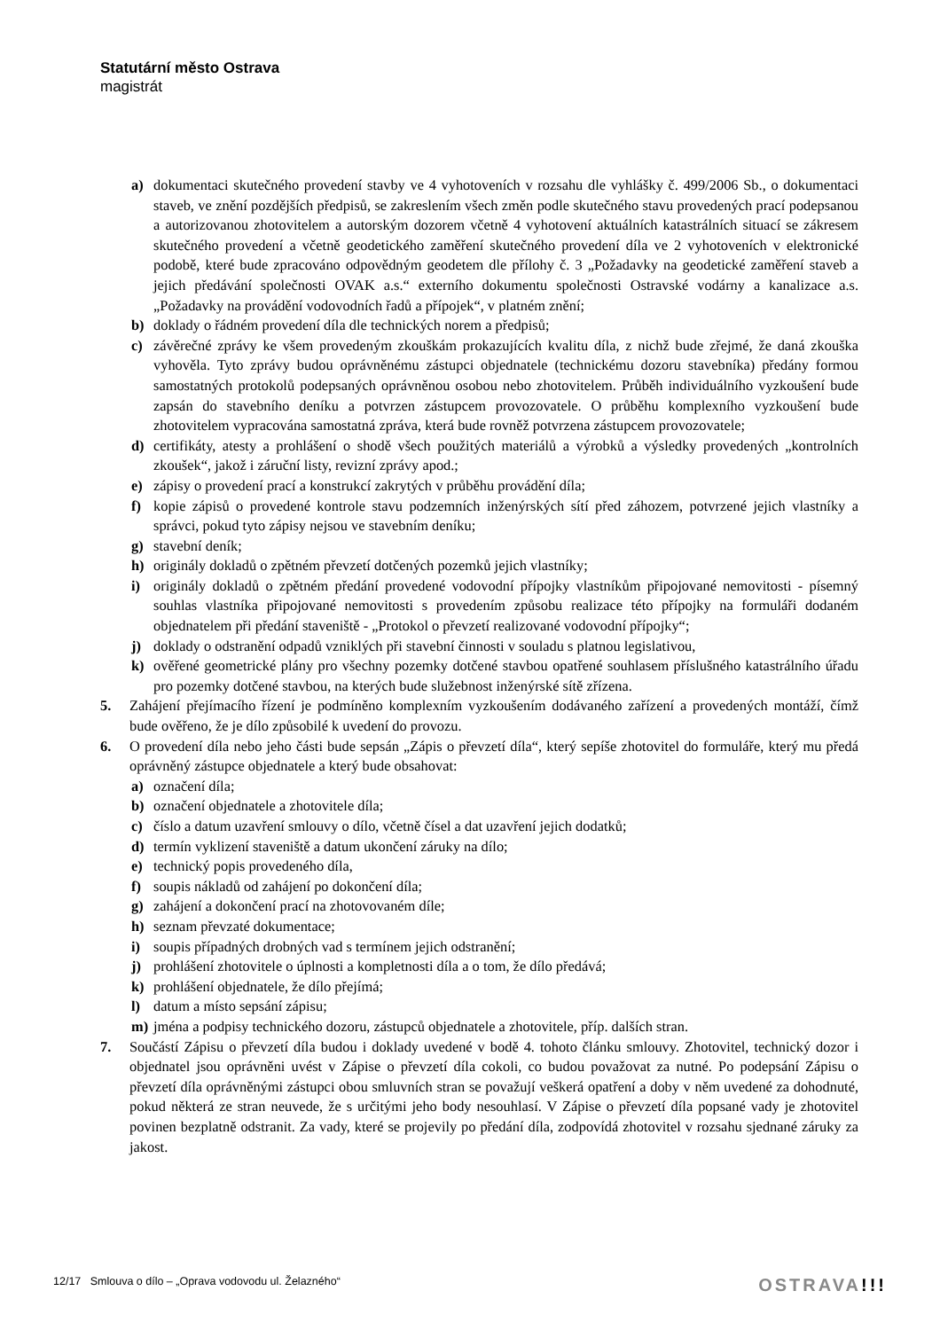Statutární město Ostrava
magistrát
a) dokumentaci skutečného provedení stavby ve 4 vyhotoveních v rozsahu dle vyhlášky č. 499/2006 Sb., o dokumentaci staveb, ve znění pozdějších předpisů, se zakreslením všech změn podle skutečného stavu provedených prací podepsanou a autorizovanou zhotovitelem a autorským dozorem včetně 4 vyhotovení aktuálních katastrálních situací se zákresem skutečného provedení a včetně geodetického zaměření skutečného provedení díla ve 2 vyhotoveních v elektronické podobě, které bude zpracováno odpovědným geodetem dle přílohy č. 3 „Požadavky na geodetické zaměření staveb a jejich předávání společnosti OVAK a.s.“ externího dokumentu společnosti Ostravské vodárny a kanalizace a.s. „Požadavky na provádění vodovodních řadů a přípojek“, v platném znění;
b) doklady o řádném provedení díla dle technických norem a předpisů;
c) závěrečné zprávy ke všem provedeným zkouškám prokazujících kvalitu díla, z nichž bude zřejmé, že daná zkouška vyhověla. Tyto zprávy budou oprávněnému zástupci objednatele (technickému dozoru stavebníka) předány formou samostatných protokolů podepsaných oprávněnou osobou nebo zhotovitelem. Průběh individuálního vyzkoušení bude zapsán do stavebního deníku a potvrzen zástupcem provozovatele. O průběhu komplexního vyzkoušení bude zhotovitelem vypracována samostatná zpráva, která bude rovněž potvrzena zástupcem provozovatele;
d) certifikáty, atesty a prohlášení o shodě všech použitých materiálů a výrobků a výsledky provedených „kontrolních zkoušek“, jakož i záruční listy, revizní zprávy apod.;
e) zápisy o provedení prací a konstrukcí zakrytých v průběhu provádění díla;
f) kopie zápisů o provedené kontrole stavu podzemních inženýrských sítí před záhozem, potvrzené jejich vlastníky a správci, pokud tyto zápisy nejsou ve stavebním deníku;
g) stavební deník;
h) originály dokladů o zpětném převzetí dotčených pozemků jejich vlastníky;
i) originály dokladů o zpětném předání provedené vodovodní přípojky vlastníkům připojované nemovitosti - písemný souhlas vlastníka připojované nemovitosti s provedením způsobu realizace této přípojky na formuláři dodaném objednatelem při předání staveniště - „Protokol o převzetí realizované vodovodní přípojky“;
j) doklady o odstranění odpadů vzniklých při stavební činnosti v souladu s platnou legislativou,
k) ověřené geometrické plány pro všechny pozemky dotčené stavbou opatřené souhlasem příslušného katastrálního úřadu pro pozemky dotčené stavbou, na kterých bude služebnost inženýrské sítě zřízena.
5. Zahájení přejímacího řízení je podmíněno komplexním vyzkoušením dodávaného zařízení a provedených montáží, čímž bude ověřeno, že je dílo způsobilé k uvedení do provozu.
6. O provedení díla nebo jeho části bude sepsán „Zápis o převzetí díla“, který sepíše zhotovitel do formuláře, který mu předá oprávněný zástupce objednatele a který bude obsahovat:
a) označení díla;
b) označení objednatele a zhotovitele díla;
c) číslo a datum uzavření smlouvy o dílo, včetně čísel a dat uzavření jejich dodatků;
d) termín vyklizení staveniště a datum ukončení záruky na dílo;
e) technický popis provedeného díla,
f) soupis nákladů od zahájení po dokončení díla;
g) zahájení a dokončení prací na zhotovovaném díle;
h) seznam převzaté dokumentace;
i) soupis případných drobných vad s termínem jejich odstranění;
j) prohlášení zhotovitele o úplnosti a kompletnosti díla a o tom, že dílo předává;
k) prohlášení objednatele, že dílo přejímá;
l) datum a místo sepsání zápisu;
m) jména a podpisy technického dozoru, zástupců objednatele a zhotovitele, příp. dalších stran.
7. Součástí Zápisu o převzetí díla budou i doklady uvedené v bodě 4. tohoto článku smlouvy. Zhotovitel, technický dozor i objednatel jsou oprávněni uvést v Zápise o převzetí díla cokoli, co budou považovat za nutné. Po podepsání Zápisu o převzetí díla oprávněnými zástupci obou smluvních stran se považují veškerá opatření a doby v něm uvedené za dohodnuté, pokud některá ze stran neuvede, že s určitými jeho body nesouhlasí. V Zápise o převzetí díla popsané vady je zhotovitel povinen bezplatně odstranit. Za vady, které se projevily po předání díla, zodpovídá zhotovitel v rozsahu sjednané záruky za jakost.
12/17 Smlouva o dílo – „Oprava vodovodu ul. Želazného“OSTRAVA!!!